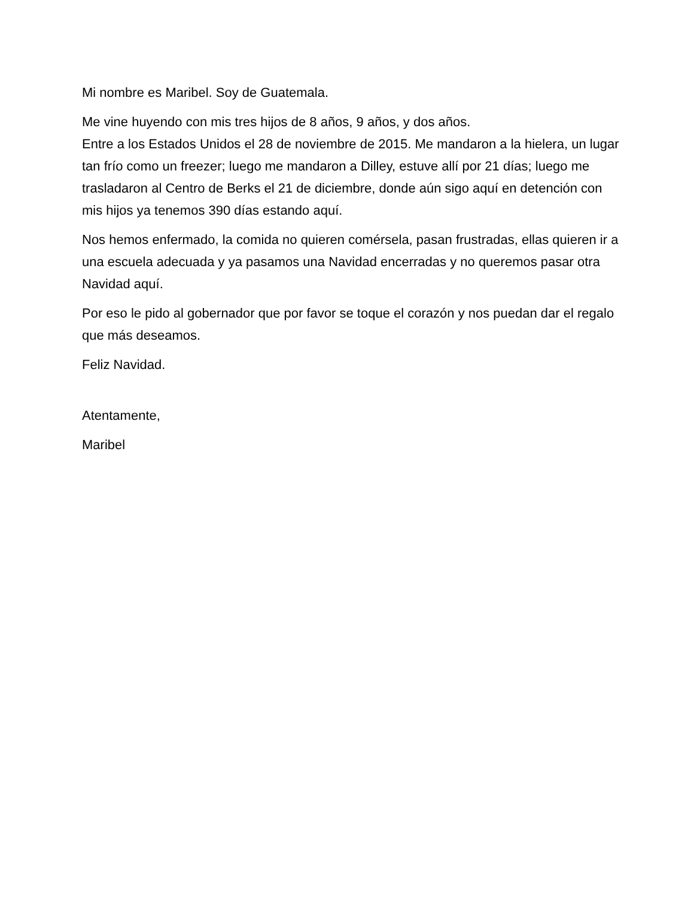Mi nombre es Maribel. Soy de Guatemala.
Me vine huyendo con mis tres hijos de 8 años, 9 años, y dos años.
Entre a los Estados Unidos el 28 de noviembre de 2015. Me mandaron a la hielera, un lugar tan frío como un freezer; luego me mandaron a Dilley, estuve allí por 21 días; luego me trasladaron al Centro de Berks el 21 de diciembre, donde aún sigo aquí en detención con mis hijos ya tenemos 390 días estando aquí.
Nos hemos enfermado, la comida no quieren comérsela, pasan frustradas, ellas quieren ir a una escuela adecuada y ya pasamos una Navidad encerradas y no queremos pasar otra Navidad aquí.
Por eso le pido al gobernador que por favor se toque el corazón y nos puedan dar el regalo que más deseamos.
Feliz Navidad.
Atentamente,
Maribel